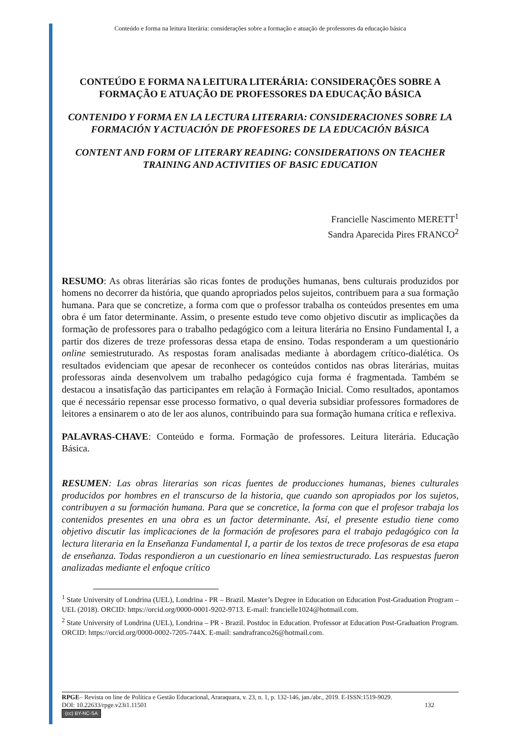Conteúdo e forma na leitura literária: considerações sobre a formação e atuação de professores da educação básica
CONTEÚDO E FORMA NA LEITURA LITERÁRIA: CONSIDERAÇÕES SOBRE A FORMAÇÃO E ATUAÇÃO DE PROFESSORES DA EDUCAÇÃO BÁSICA
CONTENIDO Y FORMA EN LA LECTURA LITERARIA: CONSIDERACIONES SOBRE LA FORMACIÓN Y ACTUACIÓN DE PROFESORES DE LA EDUCACIÓN BÁSICA
CONTENT AND FORM OF LITERARY READING: CONSIDERATIONS ON TEACHER TRAINING AND ACTIVITIES OF BASIC EDUCATION
Francielle Nascimento MERETT<sup>1</sup>
Sandra Aparecida Pires FRANCO<sup>2</sup>
RESUMO: As obras literárias são ricas fontes de produções humanas, bens culturais produzidos por homens no decorrer da história, que quando apropriados pelos sujeitos, contribuem para a sua formação humana. Para que se concretize, a forma com que o professor trabalha os conteúdos presentes em uma obra é um fator determinante. Assim, o presente estudo teve como objetivo discutir as implicações da formação de professores para o trabalho pedagógico com a leitura literária no Ensino Fundamental I, a partir dos dizeres de treze professoras dessa etapa de ensino. Todas responderam a um questionário online semiestruturado. As respostas foram analisadas mediante à abordagem crítico-dialética. Os resultados evidenciam que apesar de reconhecer os conteúdos contidos nas obras literárias, muitas professoras ainda desenvolvem um trabalho pedagógico cuja forma é fragmentada. Também se destacou a insatisfação das participantes em relação à Formação Inicial. Como resultados, apontamos que é necessário repensar esse processo formativo, o qual deveria subsidiar professores formadores de leitores a ensinarem o ato de ler aos alunos, contribuindo para sua formação humana crítica e reflexiva.
PALAVRAS-CHAVE: Conteúdo e forma. Formação de professores. Leitura literária. Educação Básica.
RESUMEN: Las obras literarias son ricas fuentes de producciones humanas, bienes culturales producidos por hombres en el transcurso de la historia, que cuando son apropiados por los sujetos, contribuyen a su formación humana. Para que se concretice, la forma con que el profesor trabaja los contenidos presentes en una obra es un factor determinante. Así, el presente estudio tiene como objetivo discutir las implicaciones de la formación de profesores para el trabajo pedagógico con la lectura literaria en la Enseñanza Fundamental I, a partir de los textos de trece profesoras de esa etapa de enseñanza. Todas respondieron a un cuestionario en línea semiestructurado. Las respuestas fueron analizadas mediante el enfoque crítico
<sup>1</sup> State University of Londrina (UEL), Londrina - PR – Brazil. Master’s Degree in Education on Education Post-Graduation Program – UEL (2018). ORCID: https://orcid.org/0000-0001-9202-9713. E-mail: francielle1024@hotmail.com.
<sup>2</sup> State University of Londrina (UEL), Londrina – PR - Brazil. Postdoc in Education. Professor at Education Post-Graduation Program. ORCID: https://orcid.org/0000-0002-7205-744X. E-mail: sandrafranco26@hotmail.com.
RPGE– Revista on line de Política e Gestão Educacional, Araraquara, v. 23, n. 1, p. 132-146, jan./abr., 2019. E-ISSN:1519-9029.
DOI: 10.22633/rpge.v23i1.11501 132
(cc) BY-NC-SA